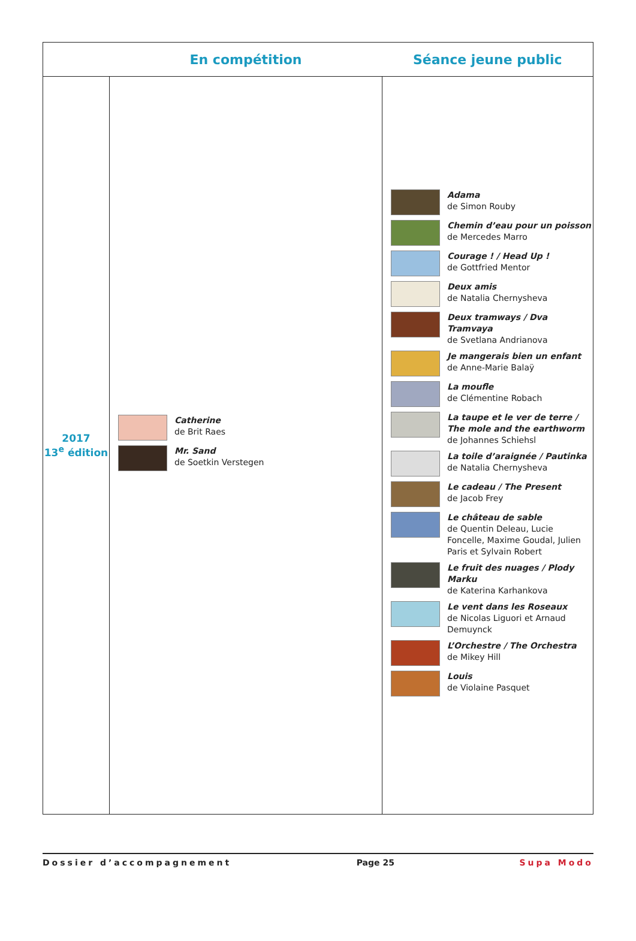| | En compétition | Séance jeune public |
| --- | --- | --- |
| 2017 13<sup>e</sup> édition | Catherine de Brit Raes Mr. Sand de Soetkin Verstegen | Adama de Simon Rouby Chemin d’eau pour un poisson de Mercedes Marro Courage ! / Head Up ! de Gottfried Mentor Deux amis de Natalia Chernysheva Deux tramways / Dva Tramvaya de Svetlana Andrianova Je mangerais bien un enfant de Anne-Marie Balaÿ La moufle de Clémentine Robach La taupe et le ver de terre / The mole and the earthworm de Johannes Schiehsl La toile d’araignée / Pautinka de Natalia Chernysheva Le cadeau / The Present de Jacob Frey Le château de sable de Quentin Deleau, Lucie Foncelle, Maxime Goudal, Julien Paris et Sylvain Robert Le fruit des nuages / Plody Marku de Katerina Karhankova Le vent dans les Roseaux de Nicolas Liguori et Arnaud Demuynck L’Orchestre / The Orchestra de Mikey Hill Louis de Violaine Pasquet |
Dossier d’accompagnement Page 25 Supa Modo